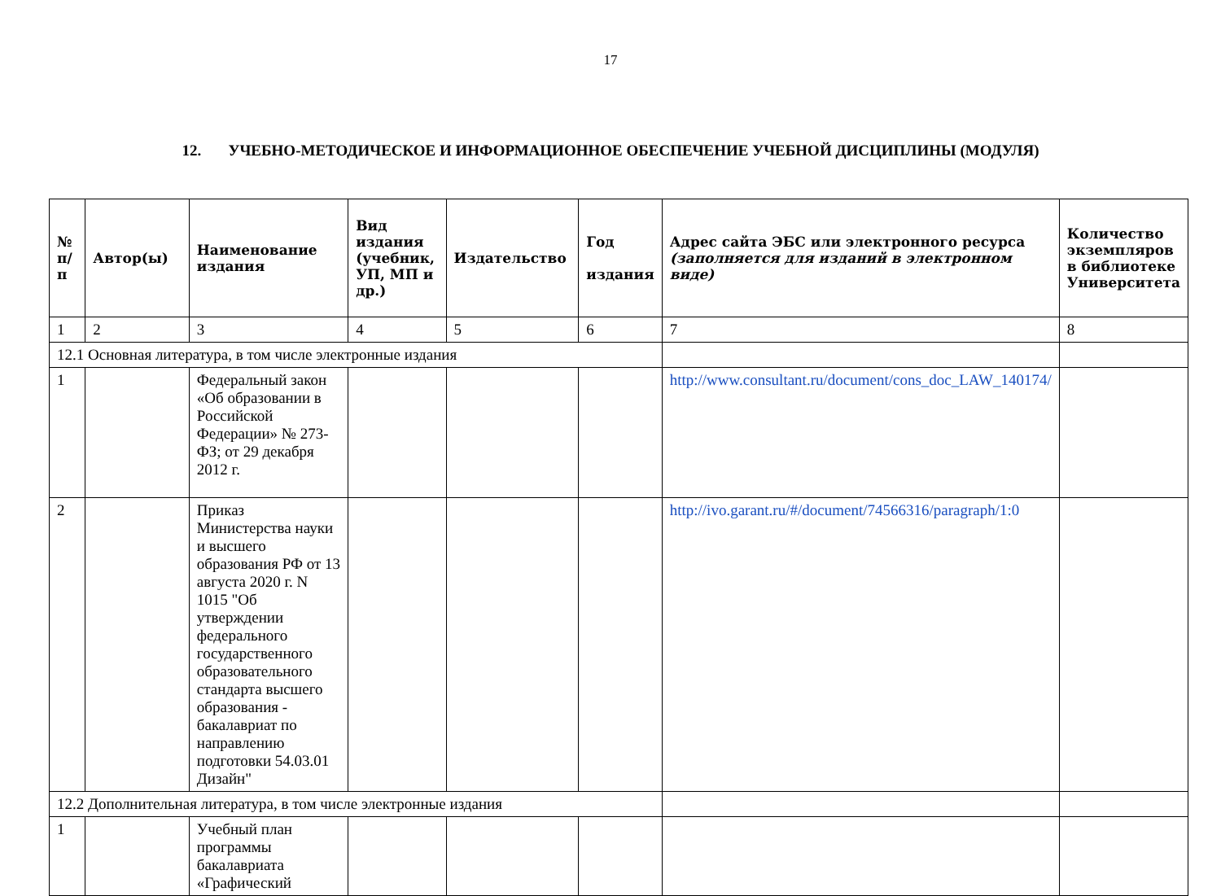17
12. УЧЕБНО-МЕТОДИЧЕСКОЕ И ИНФОРМАЦИОННОЕ ОБЕСПЕЧЕНИЕ УЧЕБНОЙ ДИСЦИПЛИНЫ (МОДУЛЯ)
| № п/п | Автор(ы) | Наименование издания | Вид издания (учебник, УП, МП и др.) | Издательство | Год издания | Адрес сайта ЭБС или электронного ресурса (заполняется для изданий в электронном виде) | Количество экземпляров в библиотеке Университета |
| --- | --- | --- | --- | --- | --- | --- | --- |
| 1 | 2 | 3 | 4 | 5 | 6 | 7 | 8 |
| 12.1 Основная литература, в том числе электронные издания | | | | | | | |
| 1 | | Федеральный закон «Об образовании в Российской Федерации» № 273-ФЗ; от 29 декабря 2012 г. | | | | http://www.consultant.ru/document/cons_doc_LAW_140174/ | |
| 2 | | Приказ Министерства науки и высшего образования РФ от 13 августа 2020 г. N 1015 "Об утверждении федерального государственного образовательного стандарта высшего образования - бакалавриат по направлению подготовки 54.03.01 Дизайн" | | | | http://ivo.garant.ru/#/document/74566316/paragraph/1:0 | |
| 12.2 Дополнительная литература, в том числе электронные издания | | | | | | | |
| 1 | | Учебный план программы бакалавриата «Графический | | | | | |